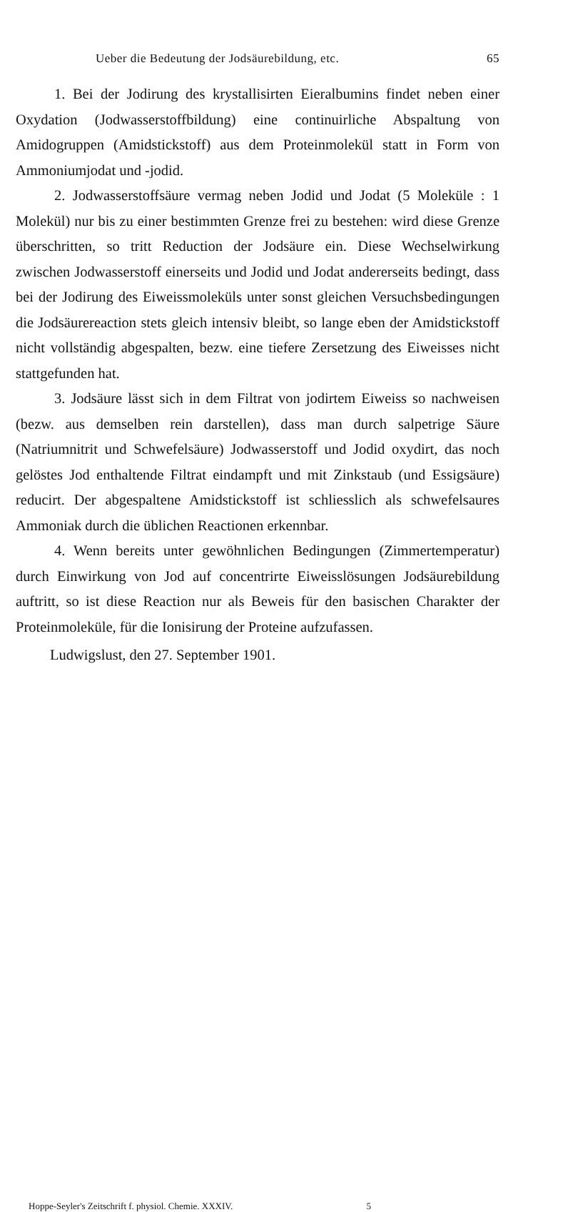Ueber die Bedeutung der Jodsäurebildung, etc. 65
1. Bei der Jodirung des krystallisirten Eieralbumins findet neben einer Oxydation (Jodwasserstoffbildung) eine continuirliche Abspaltung von Amidogruppen (Amidstickstoff) aus dem Proteinmolekül statt in Form von Ammoniumjodat und -jodid.
2. Jodwasserstoffsäure vermag neben Jodid und Jodat (5 Moleküle : 1 Molekül) nur bis zu einer bestimmten Grenze frei zu bestehen: wird diese Grenze überschritten, so tritt Reduction der Jodsäure ein. Diese Wechselwirkung zwischen Jodwasserstoff einerseits und Jodid und Jodat andererseits bedingt, dass bei der Jodirung des Eiweissmoleküls unter sonst gleichen Versuchsbedingungen die Jodsäurereaction stets gleich intensiv bleibt, so lange eben der Amidstickstoff nicht vollständig abgespalten, bezw. eine tiefere Zersetzung des Eiweisses nicht stattgefunden hat.
3. Jodsäure lässt sich in dem Filtrat von jodirtem Eiweiss so nachweisen (bezw. aus demselben rein darstellen), dass man durch salpetrige Säure (Natriumnitrit und Schwefelsäure) Jodwasserstoff und Jodid oxydirt, das noch gelöstes Jod enthaltende Filtrat eindampft und mit Zinkstaub (und Essigsäure) reducirt. Der abgespaltene Amidstickstoff ist schliesslich als schwefelsaures Ammoniak durch die üblichen Reactionen erkennbar.
4. Wenn bereits unter gewöhnlichen Bedingungen (Zimmertemperatur) durch Einwirkung von Jod auf concentrirte Eiweisslösungen Jodsäurebildung auftritt, so ist diese Reaction nur als Beweis für den basischen Charakter der Proteinmoleküle, für die Ionisirung der Proteine aufzufassen.
Ludwigslust, den 27. September 1901.
Hoppe-Seyler's Zeitschrift f. physiol. Chemie. XXXIV. 5